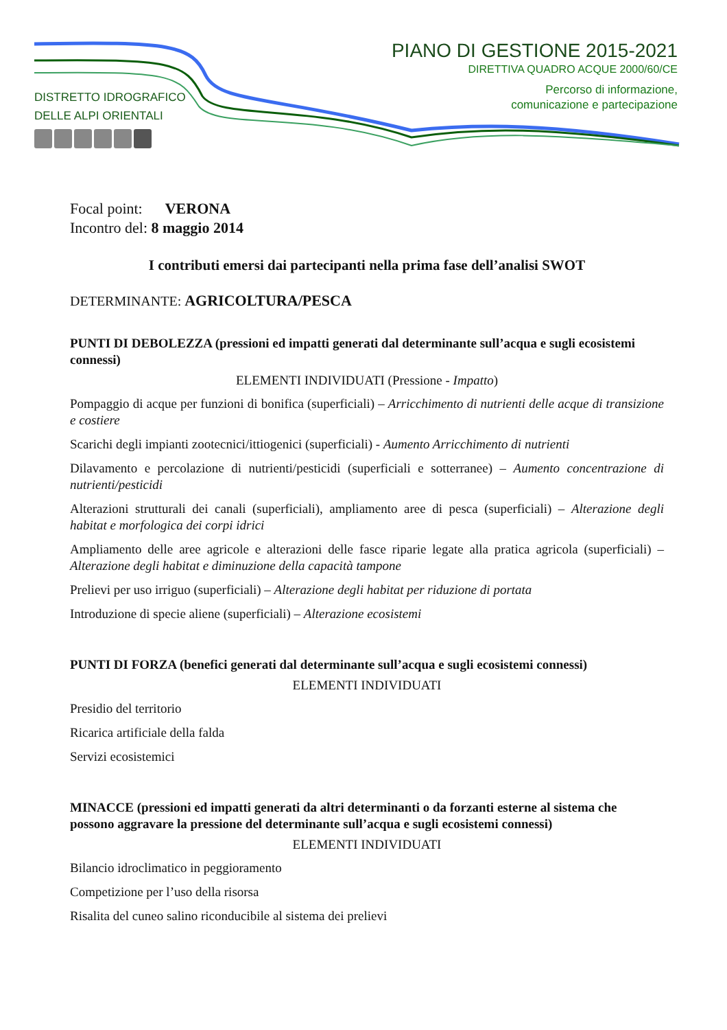DISTRETTO IDROGRAFICO
DELLE ALPI ORIENTALI
PIANO DI GESTIONE 2015-2021
DIRETTIVA QUADRO ACQUE 2000/60/CE
Percorso di informazione,
comunicazione e partecipazione
Focal point: VERONA
Incontro del: 8 maggio 2014
I contributi emersi dai partecipanti nella prima fase dell’analisi SWOT
DETERMINANTE: AGRICOLTURA/PESCA
PUNTI DI DEBOLEZZA (pressioni ed impatti generati dal determinante sull’acqua e sugli ecosistemi connessi)
ELEMENTI INDIVIDUATI (Pressione - Impatto)
Pompaggio di acque per funzioni di bonifica (superficiali) – Arricchimento di nutrienti delle acque di transizione e costiere
Scarichi degli impianti zootecnici/ittiogenici (superficiali) - Aumento Arricchimento di nutrienti
Dilavamento e percolazione di nutrienti/pesticidi (superficiali e sotterranee) – Aumento concentrazione di nutrienti/pesticidi
Alterazioni strutturali dei canali (superficiali), ampliamento aree di pesca (superficiali) – Alterazione degli habitat e morfologica dei corpi idrici
Ampliamento delle aree agricole e alterazioni delle fasce riparie legate alla pratica agricola (superficiali) – Alterazione degli habitat e diminuzione della capacità tampone
Prelievi per uso irriguo (superficiali) – Alterazione degli habitat per riduzione di portata
Introduzione di specie aliene (superficiali) – Alterazione ecosistemi
PUNTI DI FORZA (benefici generati dal determinante sull’acqua e sugli ecosistemi connessi)
ELEMENTI INDIVIDUATI
Presidio del territorio
Ricarica artificiale della falda
Servizi ecosistemici
MINACCE (pressioni ed impatti generati da altri determinanti o da forzanti esterne al sistema che possono aggravare la pressione del determinante sull’acqua e sugli ecosistemi connessi)
ELEMENTI INDIVIDUATI
Bilancio idroclimatico in peggioramento
Competizione per l’uso della risorsa
Risalita del cuneo salino riconducibile al sistema dei prelievi